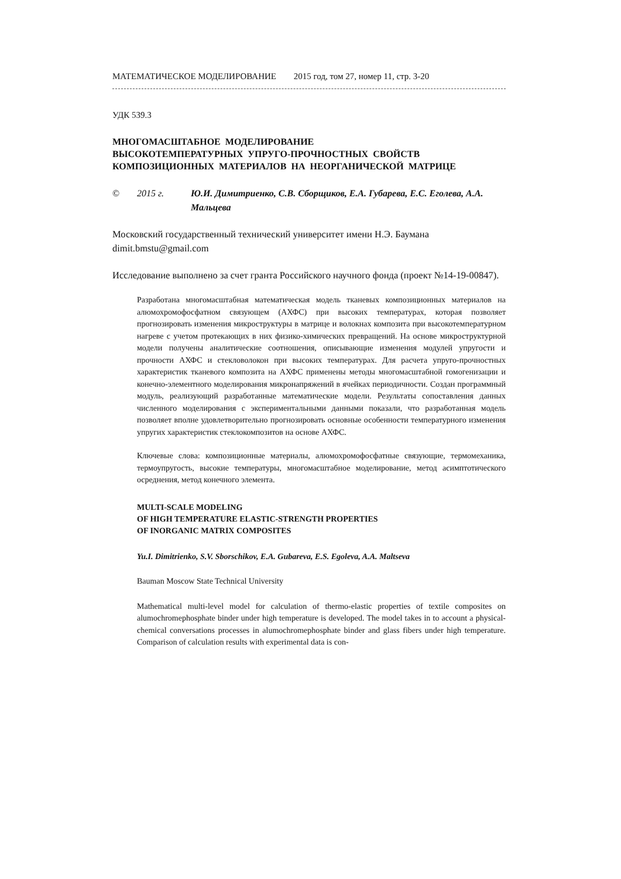МАТЕМАТИЧЕСКОЕ МОДЕЛИРОВАНИЕ 2015 год, том 27, номер 11, стр. 3-20
УДК 539.3
МНОГОМАСШТАБНОЕ МОДЕЛИРОВАНИЕ
ВЫСОКОТЕМПЕРАТУРНЫХ УПРУГО-ПРОЧНОСТНЫХ СВОЙСТВ
КОМПОЗИЦИОННЫХ МАТЕРИАЛОВ НА НЕОРГАНИЧЕСКОЙ МАТРИЦЕ
© 2015 г. Ю.И. Димитриенко, С.В. Сборщиков, Е.А. Губарева, Е.С. Еголева, А.А. Мальцева
Московский государственный технический университет имени Н.Э. Баумана
dimit.bmstu@gmail.com
Исследование выполнено за счет гранта Российского научного фонда (проект №14-19-00847).
Разработана многомасштабная математическая модель тканевых композиционных материалов на алюмохромофосфатном связующем (АХФС) при высоких температурах, которая позволяет прогнозировать изменения микроструктуры в матрице и волокнах композита при высокотемпературном нагреве с учетом протекающих в них физико-химических превращений. На основе микроструктурной модели получены аналитические соотношения, описывающие изменения модулей упругости и прочности АХФС и стекловолокон при высоких температурах. Для расчета упруго-прочностных характеристик тканевого композита на АХФС применены методы многомасштабной гомогенизации и конечно-элементного моделирования микронапряжений в ячейках периодичности. Создан программный модуль, реализующий разработанные математические модели. Результаты сопоставления данных численного моделирования с экспериментальными данными показали, что разработанная модель позволяет вполне удовлетворительно прогнозировать основные особенности температурного изменения упругих характеристик стеклокомпозитов на основе АХФС.
Ключевые слова: композиционные материалы, алюмохромофосфатные связующие, термомеханика, термоупругость, высокие температуры, многомасштабное моделирование, метод асимптотического осреднения, метод конечного элемента.
MULTI-SCALE MODELING
OF HIGH TEMPERATURE ELASTIC-STRENGTH PROPERTIES
OF INORGANIC MATRIX COMPOSITES
Yu.I. Dimitrienko, S.V. Sborschikov, E.A. Gubareva, E.S. Egoleva, A.A. Maltseva
Bauman Moscow State Technical University
Mathematical multi-level model for calculation of thermo-elastic properties of textile composites on alumochromephosphate binder under high temperature is developed. The model takes in to account a physical-chemical conversations processes in alumochromephosphate binder and glass fibers under high temperature. Comparison of calculation results with experimental data is con-